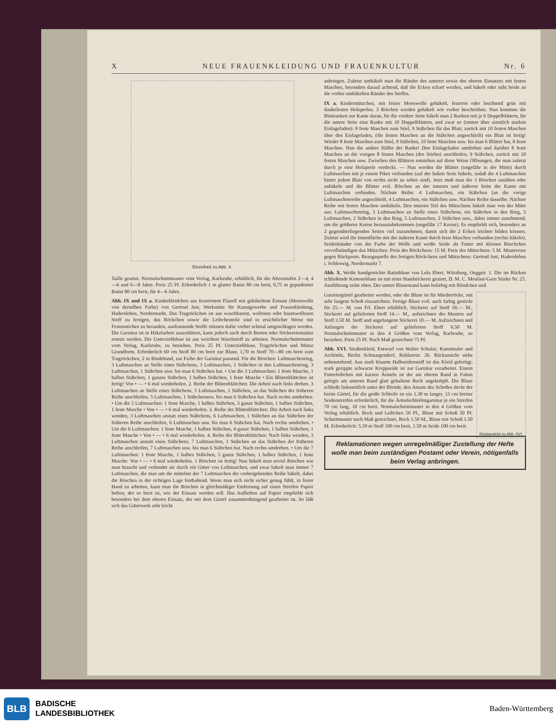X NEUE FRAUENKLEIDUNG UND FRAUENKULTUR Nr. 6
Einzelheit zu Abb. X.
Taille gesetzt. Normalschnittmuster vom Verlag, Karlsruhe, erhältlich, für die Altersstufen 2—4, 4—6 und 6—8 Jahre. Preis 25 Pf. Erforderlich 1 m glatter Batist 80 cm breit, 0,75 m gepunkteter Batist 80 cm breit, für 4—6 Jahre.
Abb. IX und IX a. Kinderkleidchen aus feuerrotem Flanell mit gehäkeltem Einsatz (Mooswolle von derselben Farbe) von Gertrud Just, Werkstätte für Kunstgewerbe und Frauenkleidung, Hadersleben, Nordermarkt. Das Tragröckchen ist aus waschbarem, wollenen oder baumwollenen Stoff zu fertigen, das Röckchen sowie die Leibchenteile sind in ersichtlicher Weise mit Festonstichen zu beranden, ausfransende Stoffe müssen dafür vorher schmal umgeschlagen werden. Die Garnitur ist in Häkelarbeit auszuführen, kann jedoch auch durch Borten oder Stickereieinsätze ersetzt werden. Die Unterziehbluse ist aus weichem Waschstoff zu arbeiten. Normalschnittmuster vom Verlag, Karlsruhe, zu beziehen. Preis 25 Pf. Unterziehbluse, Tragröckchen und Mütze Grundform. Erforderlich 60 cm Stoff 80 cm breit zur Bluse, 1,70 m Stoff 70—80 cm breit zum Tragröckchen, 2 m Bindeband, zur Farbe der Garnitur passend. Für die Röschen: Luftmaschenring, 3 Luftmaschen an Stelle eines Stäbchens, 3 Luftmaschen, 1 Stäbchen in den Luftmaschenring, 3 Luftmaschen, 1 Stäbchen usw. bis man 6 Stäbchen hat. • Um die 3 Luftmaschen: 1 feste Masche, 1 halbes Stäbchen, 1 ganzes Stäbchen, 1 halbes Stäbchen, 1 feste Masche • Ein Blütenblättchen ist fertig! Von • — • 6 mal wiederholen. 2. Reihe der Blütenblättchen: Die Arbeit nach links drehen. 3 Luftmaschen an Stelle eines Stäbchens, 5 Luftmaschen, 1 Stäbchen, an das Stäbchen der früheren Reihe anschleifen, 5 Luftmaschen, 1 Stäbchenusw. bis man 6 Stäbchen hat. Nach rechts umdrehen. • Um die 5 Luftmaschen: 1 feste Masche, 1 halbes Stäbchen, 3 ganze Stäbchen, 1 halbes Stäbchen, 1 feste Masche • Von • — • 6 mal wiederholen. 3. Reihe der Blütenblättchen: Die Arbeit nach links wenden, 3 Luftmaschen anstatt eines Stäbchens, 6 Luftmaschen, 1 Stäbchen an das Stäbchen der früheren Reihe anschleifen, 6 Luftmaschen usw. bis man 6 Stäbchen hat. Nach rechts umdrehen. • Um die 6 Luftmaschen: 1 feste Masche, 1 halbes Stäbchen, 4 ganze Stäbchen, 1 halbes Stäbchen, 1 feste Masche • Von • — • 6 mal wiederholen. 4. Reihe der Blütenblättchen: Nach links wenden, 3 Luftmaschen anstatt eines Stäbchens, 7 Luftmaschen, 1 Stäbchen an das Stäbchen der früheren Reihe anschleifen, 7 Luftmaschen usw. bis man 6 Stäbchen hat. Nach rechts umdrehen. • Um die 7 Luftmaschen: 1 feste Masche, 1 halbes Stäbchen, 5 ganze Stäbchen, 1 halbes Stäbchen, 1 feste Masche. Von • — • 6 mal wiederholen. 1 Röschen ist fertig! Nun häkelt man soviel Röschen wie man braucht und verbindet sie durch ein Gitter von Luftmaschen, und zwar häkelt man immer 7 Luftmaschen, die man um die mittelste der 7 Luftmaschen der vorhergehenden Reihe häkelt, dabei die Röschen in der richtigen Lage festhaltend. Wenn man sich nicht sicher genug fühlt, in freier Hand zu arbeiten, kann man die Röschen in gleichmäßiger Entfernung auf einen Streifen Papier heften, der so breit ist, wie der Einsatz werden soll. Das Aufheften auf Papier empfiehlt sich besonders bei dem oberen Einsatz, der mit dem Gürtel zusammenhängend gearbeitet ist. So läßt sich das Gitterwerk sehr leicht
anbringen. Zuletzt umhäkelt man die Ränder des unteren sowie des oberen Einsatzes mit festen Maschen, besonders darauf achtend, daß die Ecken scharf werden, und häkelt oder näht beide an die vorher umhäkelten Ränder des Stoffes.
IX a. Kindermützchen, mit feiner Mooswolle gehäkelt, feuerrot oder leuchtend grün mit dunkelroten Holzperlen. 3 Röschen werden gehäkelt wie vorher beschrieben. Nun kommen die Blattranken zur Kante daran, für die vordere Seite häkelt man 2 Ranken mit je 6 Doppelblättern, für die untere Seite eine Ranke mit 10 Doppelblättern, und zwar so (immer über ziemlich starken Einlagefaden): 8 feste Maschen zum Stiel, 9 Stäbchen für das Blatt; zurück mit 10 festen Maschen über den Einlagefaden, (die festen Maschen an die Stäbchen angeschleift) ein Blatt ist fertig! Wieder 8 feste Maschen zum Stiel, 9 Stäbchen, 10 feste Maschen usw. bis man 6 Blätter hat, 8 feste Maschen. Nun die andere Hälfte der Ranke! Den Einlagefaden umdrehen und darüber 8 feste Maschen an die vorigen 8 festen Maschen (des Stieles) anschleifen, 9 Stäbchen, zurück mit 10 festen Maschen usw. Zwischen den Blättern entstehen auf diese Weise Öffnungen, die man zuletzt durch je eine Holzperle verdeckt. — Nun werden die Blätter (ungefähr in der Mitte) durch Luftmaschen mit je einem Pikot verbunden (auf der linken Seite häkeln, sodaß die 4 Luftmaschen hinter jedem Blatt von rechts nicht zu sehen sind). Jetzt muß man die 3 Röschen annähen oder anhäkeln und die Blätter evtl. Röschen an der inneren und äußeren Seite der Kante mit Luftmaschen verbinden. Nächste Reihe: 4 Luftmaschen, ein Stäbchen (an die vorige Luftmaschenreihe angeschleift, 4 Luftmaschen, ein Stäbchen usw. Nächste Reihe dasselbe. Nächste Reihe mit festen Maschen umhäkeln. Den inneren Teil des Mützchens häkelt man von der Mitte aus: Luftmaschenring, 3 Luftmaschen an Stelle eines Stäbchens, ein Stäbchen in den Ring, 5 Luftmaschen, 2 Stäbchen in den Ring, 5 Luftmaschen, 2 Stäbchen usw., dabei immer zunehmend, um die größeren Kreise herauszubekommen (ungefähr 17 Kreise). Es empfiehlt sich, besonders an 2 gegenüberliegenden Seiten viel zuzunehmen, damit sich die 2 Ecken leichter bilden können. Zuletzt wird die Innenfläche mit der äußeren Kante durch feste Maschen verbunden (rechts häkeln). Seidenbänder von der Farbe der Wolle und weiße Seide als Futter mit kleinen Rüschchen vervollständigen das Mützchen. Preis des Röckchens: 15 M. Preis des Mützchens: 5 M. Musterrose gegen Rückporto. Bezugsquelle des fertigen Röckchens und Mützchens: Gertrud Just, Hadersleben i. Schleswig, Nordermarkt 7.
Abb. X. Weiße handgestickte Batistbluse von Lulu Ebert, Würzburg, Oeggstr. 1. Die im Rücken schließende Kimonobluse ist mit einer Handstickerei geziert, D. M. C. Mouliné-Garn Stärke Nr. 25. Ausführung siehe oben. Der untere Blusenrand kann beliebig mit Bündchen und
Rückansicht zu Abb. XVI.
Garniturgürtel gearbeitet werden, oder die Bluse ist für Miederröcke, mit sehr langem Schoß einzurichten. Fertige Bluse evtl. auch farbig gestickt für 25.— M. von Frl. Ebert erhältlich, Stickerei auf Stoff 18.— M., Stickerei auf gelieferten Stoff 14.— M., aufzeichnen des Musters auf Stoff 3.50 M. Stoff und angefangene Stickerei 10.— M. Aufzeichnen und Anfangen der Stickerei auf gelieferten Stoff 6.50 M. Normalschnittmuster in den 4 Größen vom Verlag, Karlsruhe, zu beziehen. Preis 25 Pf. Nach Maß gezeichnet 75 Pf.
Abb. XVI. Straßenkleid, Entwurf von Walter Schulze, Kunstmaler und Architekt, Berlin Schmargendorf, Ruhlaerstr. 26. Rückansicht siehe nebenstehend. Aus stark blauem Halbseidenstoff ist das Kleid gefertigt, stark gerippte schwarze Kreppseide ist zur Garnitur verarbeitet. Einem Futterleibchen mit kurzen Ärmeln ist der am oberen Rand in Falten gelegte am unteren Rand glatt gehaltene Rock angeknöpft. Die Bluse schließt linksseitlich unter der Blende, den Ansatz des Schoßes deckt der breite Gürtel, für die große Schleife ist ein 1.30 m langer, 15 cm breiter Seidenstreifen erforderlich, für die Ärmelschleifengarnitur je ein Streifen 70 cm lang, 10 cm breit. Normalschnittmuster in den 4 Größen vom Verlag erhältlich. Rock und Leibchen 50 Pf., Bluse mit Schoß 50 Pf. Schnittmuster nach Maß gezeichnet, Rock 1.50 M., Bluse mit Schoß 1.50 M. Erforderlich: 5.50 m Stoff 100 cm breit, 1.50 m Seide 100 cm breit.
Reklamationen wegen unregelmäßiger Zustellung der Hefte wolle man beim zuständigen Postamt oder Verein, nötigenfalls beim Verlag anbringen.
BLB BADISCHE
LANDESBIBLIOTHEK
Baden-Württemberg